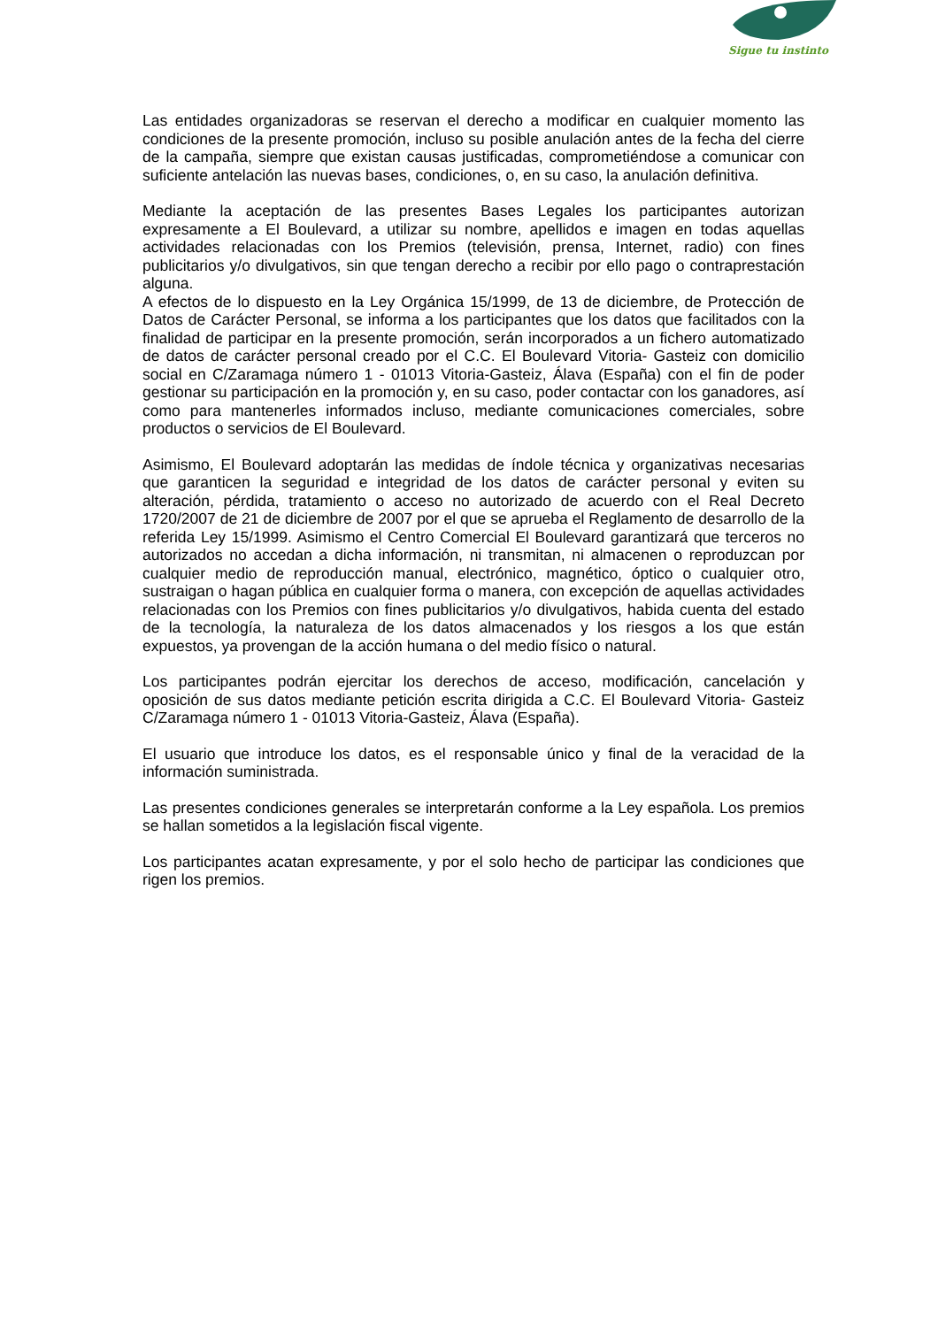Sigue tu instinto
Las entidades organizadoras se reservan el derecho a modificar en cualquier momento las condiciones de la presente promoción, incluso su posible anulación antes de la fecha del cierre de la campaña, siempre que existan causas justificadas, comprometiéndose a comunicar con suficiente antelación las nuevas bases, condiciones, o, en su caso, la anulación definitiva.
Mediante la aceptación de las presentes Bases Legales los participantes autorizan expresamente a El Boulevard, a utilizar su nombre, apellidos e imagen en todas aquellas actividades relacionadas con los Premios (televisión, prensa, Internet, radio) con fines publicitarios y/o divulgativos, sin que tengan derecho a recibir por ello pago o contraprestación alguna.
A efectos de lo dispuesto en la Ley Orgánica 15/1999, de 13 de diciembre, de Protección de Datos de Carácter Personal, se informa a los participantes que los datos que facilitados con la finalidad de participar en la presente promoción, serán incorporados a un fichero automatizado de datos de carácter personal creado por el C.C. El Boulevard Vitoria- Gasteiz con domicilio social en C/Zaramaga número 1 - 01013 Vitoria-Gasteiz, Álava (España) con el fin de poder gestionar su participación en la promoción y, en su caso, poder contactar con los ganadores, así como para mantenerles informados incluso, mediante comunicaciones comerciales, sobre productos o servicios de El Boulevard.
Asimismo, El Boulevard adoptarán las medidas de índole técnica y organizativas necesarias que garanticen la seguridad e integridad de los datos de carácter personal y eviten su alteración, pérdida, tratamiento o acceso no autorizado de acuerdo con el Real Decreto 1720/2007 de 21 de diciembre de 2007 por el que se aprueba el Reglamento de desarrollo de la referida Ley 15/1999. Asimismo el Centro Comercial El Boulevard garantizará que terceros no autorizados no accedan a dicha información, ni transmitan, ni almacenen o reproduzcan por cualquier medio de reproducción manual, electrónico, magnético, óptico o cualquier otro, sustraigan o hagan pública en cualquier forma o manera, con excepción de aquellas actividades relacionadas con los Premios con fines publicitarios y/o divulgativos, habida cuenta del estado de la tecnología, la naturaleza de los datos almacenados y los riesgos a los que están expuestos, ya provengan de la acción humana o del medio físico o natural.
Los participantes podrán ejercitar los derechos de acceso, modificación, cancelación y oposición de sus datos mediante petición escrita dirigida a C.C. El Boulevard Vitoria- Gasteiz C/Zaramaga número 1 - 01013 Vitoria-Gasteiz, Álava (España).
El usuario que introduce los datos, es el responsable único y final de la veracidad de la información suministrada.
Las presentes condiciones generales se interpretarán conforme a la Ley española. Los premios se hallan sometidos a la legislación fiscal vigente.
Los participantes acatan expresamente, y por el solo hecho de participar las condiciones que rigen los premios.